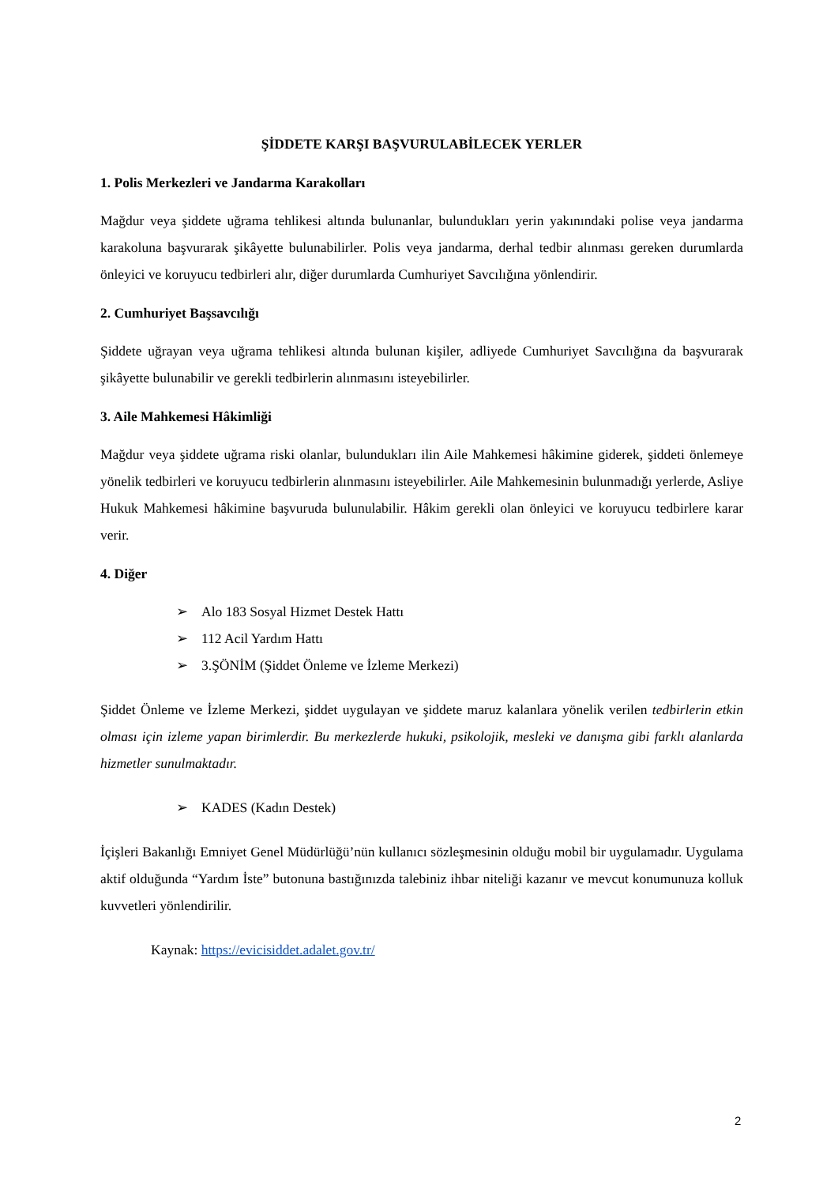ŞİDDETE KARŞI BAŞVURULABİLECEK YERLER
1. Polis Merkezleri ve Jandarma Karakolları
Mağdur veya şiddete uğrama tehlikesi altında bulunanlar, bulundukları yerin yakınındaki polise veya jandarma karakoluna başvurarak şikâyette bulunabilirler. Polis veya jandarma, derhal tedbir alınması gereken durumlarda önleyici ve koruyucu tedbirleri alır, diğer durumlarda Cumhuriyet Savcılığına yönlendirir.
2. Cumhuriyet Başsavcılığı
Şiddete uğrayan veya uğrama tehlikesi altında bulunan kişiler, adliyede Cumhuriyet Savcılığına da başvurarak şikâyette bulunabilir ve gerekli tedbirlerin alınmasını isteyebilirler.
3. Aile Mahkemesi Hâkimliği
Mağdur veya şiddete uğrama riski olanlar, bulundukları ilin Aile Mahkemesi hâkimine giderek, şiddeti önlemeye yönelik tedbirleri ve koruyucu tedbirlerin alınmasını isteyebilirler. Aile Mahkemesinin bulunmadığı yerlerde, Asliye Hukuk Mahkemesi hâkimine başvuruda bulunulabilir. Hâkim gerekli olan önleyici ve koruyucu tedbirlere karar verir.
4. Diğer
➢ Alo 183 Sosyal Hizmet Destek Hattı
➢ 112 Acil Yardım Hattı
➢ 3.ŞÖNİM (Şiddet Önleme ve İzleme Merkezi)
Şiddet Önleme ve İzleme Merkezi, şiddet uygulayan ve şiddete maruz kalanlara yönelik verilen tedbirlerin etkin olması için izleme yapan birimlerdir. Bu merkezlerde hukuki, psikolojik, mesleki ve danışma gibi farklı alanlarda hizmetler sunulmaktadır.
➢ KADES (Kadın Destek)
İçişleri Bakanlığı Emniyet Genel Müdürlüğü’nün kullanıcı sözleşmesinin olduğu mobil bir uygulamadır. Uygulama aktif olduğunda “Yardım İste” butonuna bastığınızda talebiniz ihbar niteliği kazanır ve mevcut konumunuza kolluk kuvvetleri yönlendirilir.
Kaynak: https://evicisiddet.adalet.gov.tr/
2